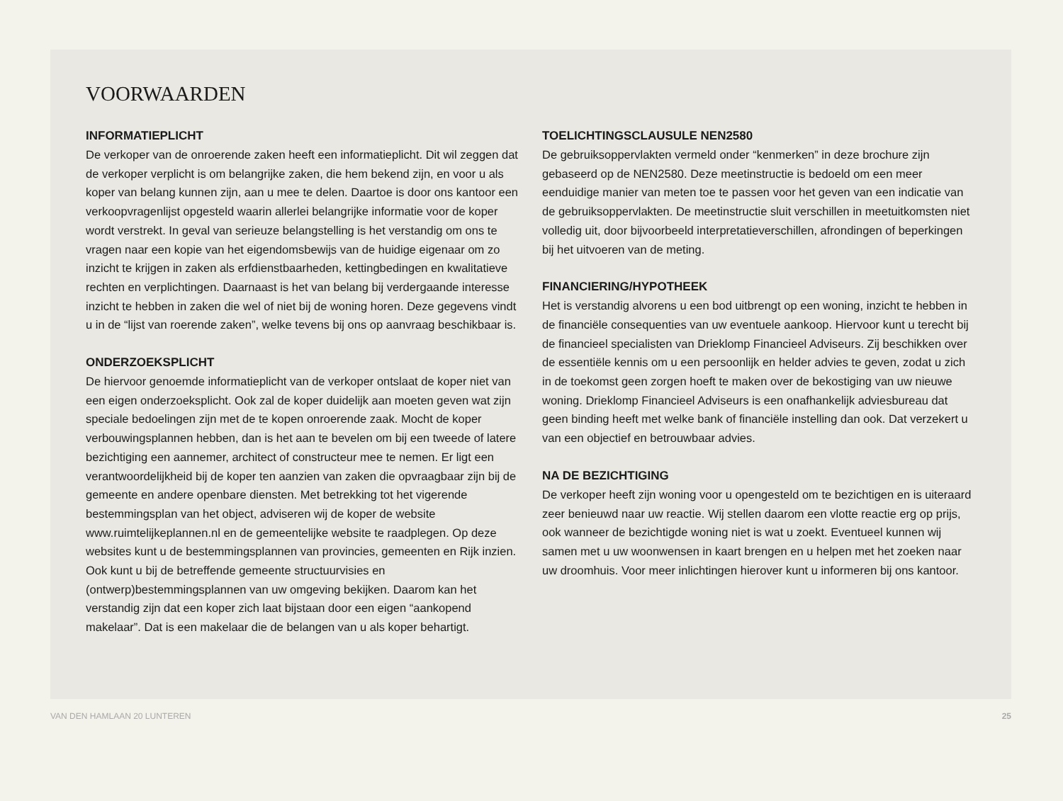VOORWAARDEN
INFORMATIEPLICHT
De verkoper van de onroerende zaken heeft een informatieplicht. Dit wil zeggen dat de verkoper verplicht is om belangrijke zaken, die hem bekend zijn, en voor u als koper van belang kunnen zijn, aan u mee te delen. Daartoe is door ons kantoor een verkoopvragenlijst opgesteld waarin allerlei belangrijke informatie voor de koper wordt verstrekt. In geval van serieuze belangstelling is het verstandig om ons te vragen naar een kopie van het eigendomsbewijs van de huidige eigenaar om zo inzicht te krijgen in zaken als erfdienstbaarheden, kettingbedingen en kwalitatieve rechten en verplichtingen. Daarnaast is het van belang bij verdergaande interesse inzicht te hebben in zaken die wel of niet bij de woning horen. Deze gegevens vindt u in de “lijst van roerende zaken”, welke tevens bij ons op aanvraag beschikbaar is.
ONDERZOEKSPLICHT
De hiervoor genoemde informatieplicht van de verkoper ontslaat de koper niet van een eigen onderzoeksplicht. Ook zal de koper duidelijk aan moeten geven wat zijn speciale bedoelingen zijn met de te kopen onroerende zaak. Mocht de koper verbouwingsplannen hebben, dan is het aan te bevelen om bij een tweede of latere bezichtiging een aannemer, architect of constructeur mee te nemen. Er ligt een verantwoordelijkheid bij de koper ten aanzien van zaken die opvraagbaar zijn bij de gemeente en andere openbare diensten. Met betrekking tot het vigerende bestemmingsplan van het object, adviseren wij de koper de website www.ruimtelijkeplannen.nl en de gemeentelijke website te raadplegen. Op deze websites kunt u de bestemmingsplannen van provincies, gemeenten en Rijk inzien. Ook kunt u bij de betreffende gemeente structuurvisies en (ontwerp)bestemmingsplannen van uw omgeving bekijken. Daarom kan het verstandig zijn dat een koper zich laat bijstaan door een eigen “aankopend makelaar”. Dat is een makelaar die de belangen van u als koper behartigt.
TOELICHTINGSCLAUSULE NEN2580
De gebruiksoppervlakten vermeld onder “kenmerken” in deze brochure zijn gebaseerd op de NEN2580. Deze meetinstructie is bedoeld om een meer eenduidige manier van meten toe te passen voor het geven van een indicatie van de gebruiksoppervlakten. De meetinstructie sluit verschillen in meetuitkomsten niet volledig uit, door bijvoorbeeld interpretatieverschillen, afrondingen of beperkingen bij het uitvoeren van de meting.
FINANCIERING/HYPOTHEEK
Het is verstandig alvorens u een bod uitbrengt op een woning, inzicht te hebben in de financiële consequenties van uw eventuele aankoop. Hiervoor kunt u terecht bij de financieel specialisten van Drieklomp Financieel Adviseurs. Zij beschikken over de essentiële kennis om u een persoonlijk en helder advies te geven, zodat u zich in de toekomst geen zorgen hoeft te maken over de bekostiging van uw nieuwe woning. Drieklomp Financieel Adviseurs is een onafhankelijk adviesbureau dat geen binding heeft met welke bank of financiële instelling dan ook. Dat verzekert u van een objectief en betrouwbaar advies.
NA DE BEZICHTIGING
De verkoper heeft zijn woning voor u opengesteld om te bezichtigen en is uiteraard zeer benieuwd naar uw reactie. Wij stellen daarom een vlotte reactie erg op prijs, ook wanneer de bezichtigde woning niet is wat u zoekt. Eventueel kunnen wij samen met u uw woonwensen in kaart brengen en u helpen met het zoeken naar uw droomhuis. Voor meer inlichtingen hierover kunt u informeren bij ons kantoor.
VAN DEN HAMLAAN 20 LUNTEREN 25